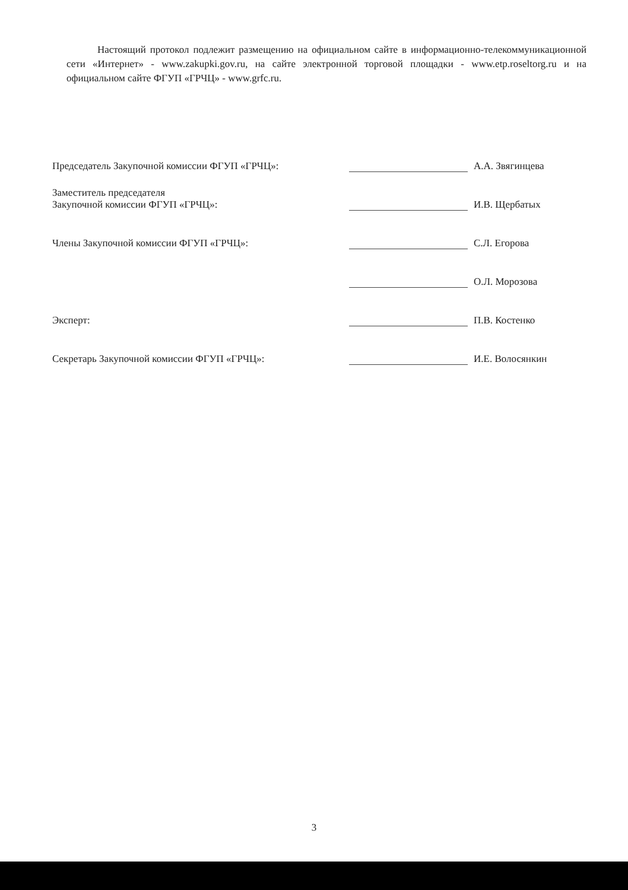Настоящий протокол подлежит размещению на официальном сайте в информационно-телекоммуникационной сети «Интернет» - www.zakupki.gov.ru, на сайте электронной торговой площадки - www.etp.roseltorg.ru и на официальном сайте ФГУП «ГРЧЦ» - www.grfc.ru.
| Председатель Закупочной комиссии ФГУП «ГРЧЦ»: | | А.А. Звягинцева |
| Заместитель председателя Закупочной комиссии ФГУП «ГРЧЦ»: | | И.В. Щербатых |
| Члены Закупочной комиссии ФГУП «ГРЧЦ»: | | С.Л. Егорова |
| | | О.Л. Морозова |
| Эксперт: | | П.В. Костенко |
| Секретарь Закупочной комиссии ФГУП «ГРЧЦ»: | | И.Е. Волосянкин |
3